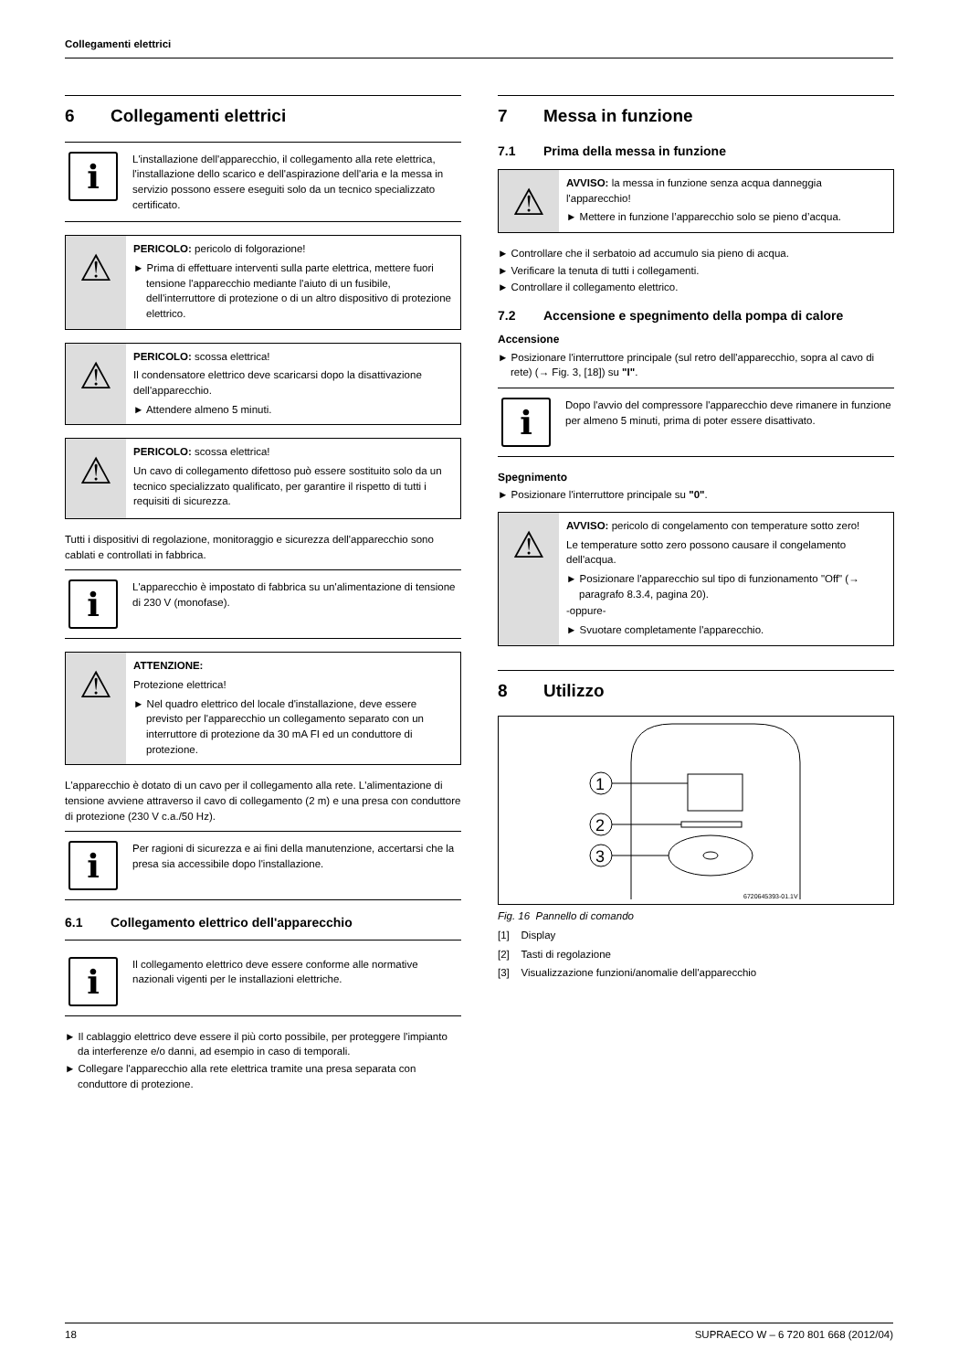Collegamenti elettrici
6 Collegamenti elettrici
i
L'installazione dell'apparecchio, il collegamento alla rete elettrica, l'installazione dello scarico e dell'aspirazione dell'aria e la messa in servizio possono essere eseguiti solo da un tecnico specializzato certificato.
⚠
PERICOLO: pericolo di folgorazione!
► Prima di effettuare interventi sulla parte elettrica, mettere fuori tensione l'apparecchio mediante l'aiuto di un fusibile, dell'interruttore di protezione o di un altro dispositivo di protezione elettrico.
⚠
PERICOLO: scossa elettrica!
Il condensatore elettrico deve scaricarsi dopo la disattivazione dell'apparecchio.
► Attendere almeno 5 minuti.
⚠
PERICOLO: scossa elettrica!
Un cavo di collegamento difettoso può essere sostituito solo da un tecnico specializzato qualificato, per garantire il rispetto di tutti i requisiti di sicurezza.
Tutti i dispositivi di regolazione, monitoraggio e sicurezza dell'apparecchio sono cablati e controllati in fabbrica.
i
L'apparecchio è impostato di fabbrica su un'alimentazione di tensione di 230 V (monofase).
⚠
ATTENZIONE:
Protezione elettrica!
► Nel quadro elettrico del locale d'installazione, deve essere previsto per l'apparecchio un collegamento separato con un interruttore di protezione da 30 mA FI ed un conduttore di protezione.
L'apparecchio è dotato di un cavo per il collegamento alla rete. L'alimentazione di tensione avviene attraverso il cavo di collegamento (2 m) e una presa con conduttore di protezione (230 V c.a./50 Hz).
i
Per ragioni di sicurezza e ai fini della manutenzione, accertarsi che la presa sia accessibile dopo l'installazione.
6.1 Collegamento elettrico dell'apparecchio
i
Il collegamento elettrico deve essere conforme alle normative nazionali vigenti per le installazioni elettriche.
► Il cablaggio elettrico deve essere il più corto possibile, per proteggere l'impianto da interferenze e/o danni, ad esempio in caso di temporali.
► Collegare l'apparecchio alla rete elettrica tramite una presa separata con conduttore di protezione.
7 Messa in funzione
7.1 Prima della messa in funzione
⚠
AVVISO: la messa in funzione senza acqua danneggia l'apparecchio!
► Mettere in funzione l’apparecchio solo se pieno d’acqua.
► Controllare che il serbatoio ad accumulo sia pieno di acqua.
► Verificare la tenuta di tutti i collegamenti.
► Controllare il collegamento elettrico.
7.2 Accensione e spegnimento della pompa di calore
Accensione
► Posizionare l'interruttore principale (sul retro dell'apparecchio, sopra al cavo di rete) (→ Fig. 3, [18]) su "I".
i
Dopo l'avvio del compressore l'apparecchio deve rimanere in funzione per almeno 5 minuti, prima di poter essere disattivato.
Spegnimento
► Posizionare l'interruttore principale su "0".
⚠
AVVISO: pericolo di congelamento con temperature sotto zero!
Le temperature sotto zero possono causare il congelamento dell'acqua.
► Posizionare l'apparecchio sul tipo di funzionamento "Off" (→ paragrafo 8.3.4, pagina 20).
-oppure-
► Svuotare completamente l'apparecchio.
8 Utilizzo
1
2
3
6720645393-01.1V
Fig. 16 Pannello di comando
[1] Display
[2] Tasti di regolazione
[3] Visualizzazione funzioni/anomalie dell'apparecchio
18 SUPRAECO W – 6 720 801 668 (2012/04)